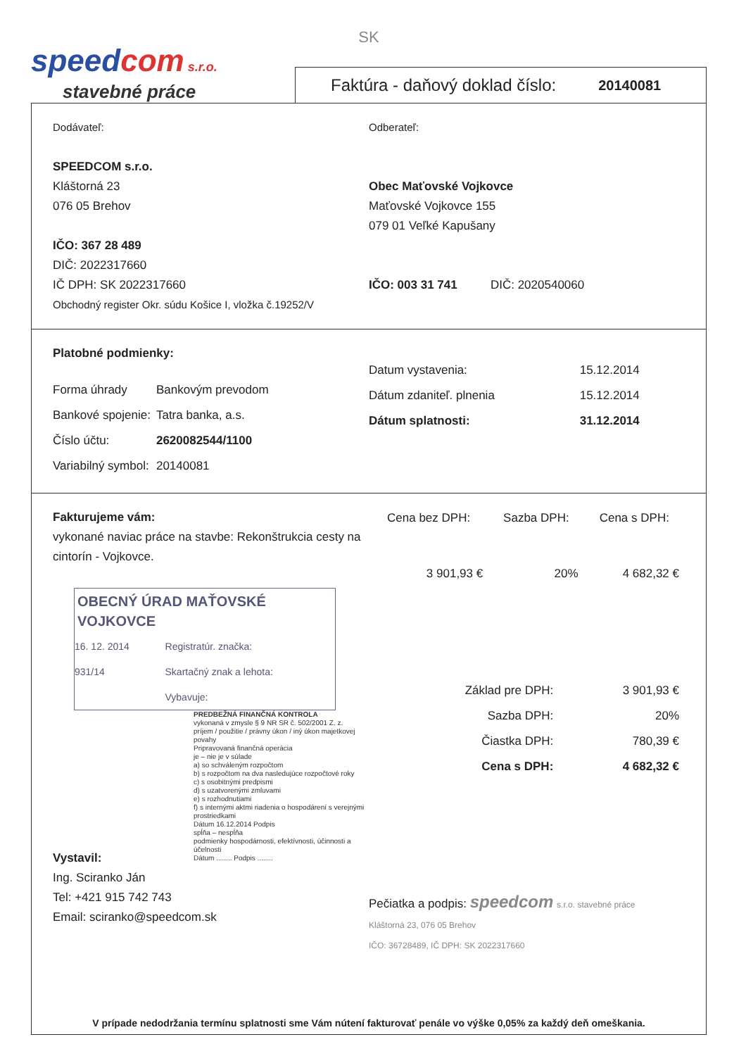SK
speedcom s.r.o.
stavebné práce
Faktúra - daňový doklad číslo: 20140081
Dodávateľ:
SPEEDCOM s.r.o.
Kláštorná 23
076 05 Brehov
IČO: 367 28 489
DIČ: 2022317660
IČ DPH: SK 2022317660
Obchodný register Okr. súdu Košice I, vložka č.19252/V
Odberateľ:
Obec Maťovské Vojkovce
Maťovské Vojkovce 155
079 01 Veľké Kapušany
IČO: 003 31 741 DIČ: 2020540060
Platobné podmienky:
| Forma úhrady | Bankovým prevodom |
| Bankové spojenie: | Tatra banka, a.s. |
| Číslo účtu: | 2620082544/1100 |
| Variabilný symbol: | 20140081 |
| Datum vystavenia: | 15.12.2014 |
| Dátum zdaniteľ. plnenia | 15.12.2014 |
| Dátum splatnosti: | 31.12.2014 |
Fakturujeme vám:
vykonané naviac práce na stavbe: Rekonštrukcia cesty na cintorín - Vojkovce.
OBECNÝ ÚRAD MAŤOVSKÉ VOJKOVCE
| 16. 12. 2014 | Registratúr. značka: |
| 931/14 | Skartačný znak a lehota: |
| | Vybavuje: |
PREDBEŽNÁ FINANČNÁ KONTROLA
vykonaná v zmysle § 9 NR SR č. 502/2001 Z. z.
príjem / použitie / právny úkon / iný úkon majetkovej povahy
Pripravovaná finančná operácia
je – nie je v súlade
a) so schváleným rozpočtom
b) s rozpočtom na dva nasledujúce rozpočtové roky
c) s osobitnými predpismi
d) s uzatvorenými zmluvami
e) s rozhodnutiami
f) s internými aktmi riadenia o hospodárení s verejnými prostriedkami
Dátum 16.12.2014 Podpis
spĺňa – nespĺňa
podmienky hospodárnosti, efektívnosti, účinnosti a účelnosti
Dátum ........ Podpis ........
Vystavil:
Ing. Sciranko Ján
Tel: +421 915 742 743
Email: sciranko@speedcom.sk
| Cena bez DPH: | Sazba DPH: | Cena s DPH: |
| --- | --- | --- |
| 3 901,93 € | 20% | 4 682,32 € |
| Základ pre DPH: | 3 901,93 € |
| Sazba DPH: | 20% |
| Čiastka DPH: | 780,39 € |
| Cena s DPH: | 4 682,32 € |
Pečiatka a podpis: speedcom s.r.o. stavebné práce
Kláštorná 23, 076 05 Brehov
IČO: 36728489, IČ DPH: SK 2022317660
V prípade nedodržania termínu splatnosti sme Vám nútení fakturovať penále vo výške 0,05% za každý deň omeškania.